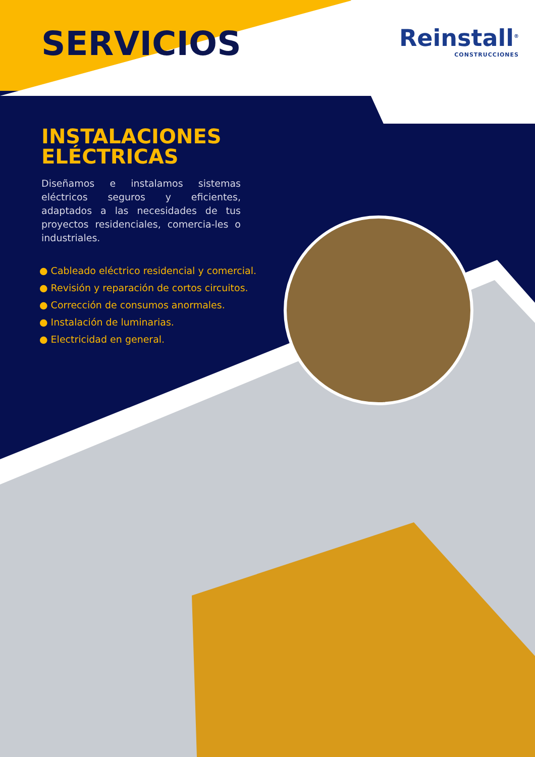SERVICIOS
Reinstall<sup>®</sup>
CONSTRUCCIONES
INSTALACIONES
ELÉCTRICAS
Diseñamos e instalamos sistemas eléctricos seguros y eficientes, adaptados a las necesidades de tus proyectos residenciales, comercia-les o industriales.
● Cableado eléctrico residencial y comercial.
● Revisión y reparación de cortos circuitos.
● Corrección de consumos anormales.
● Instalación de luminarias.
● Electricidad en general.